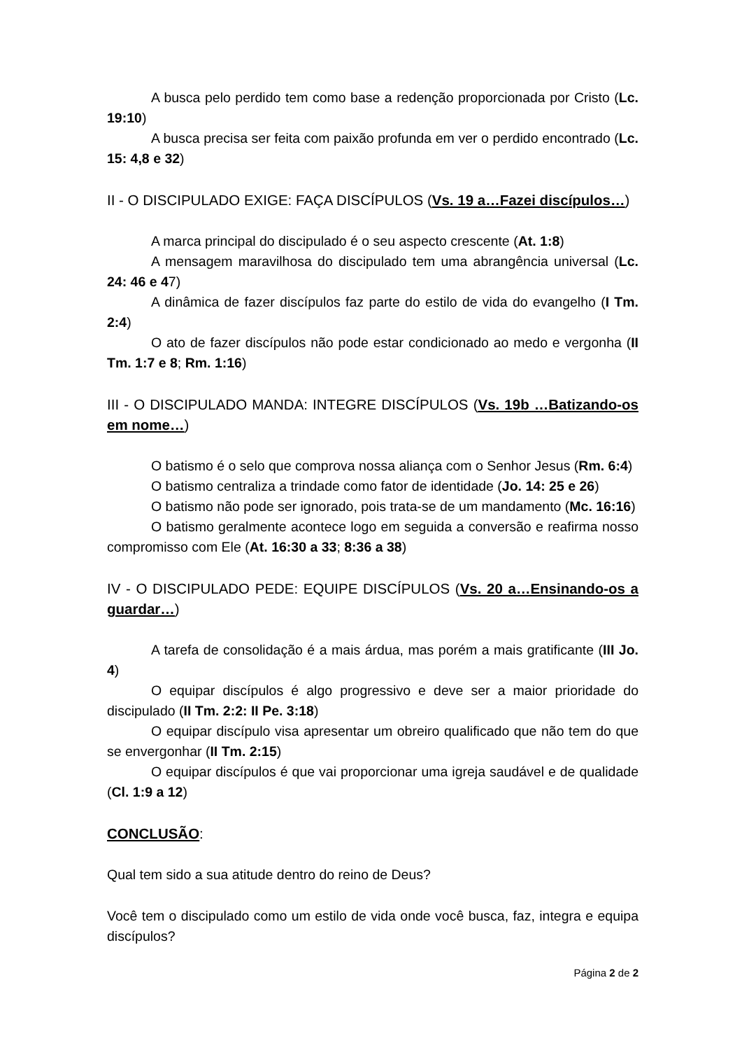A busca pelo perdido tem como base a redenção proporcionada por Cristo (Lc. 19:10)
A busca precisa ser feita com paixão profunda em ver o perdido encontrado (Lc. 15: 4,8 e 32)
II - O DISCIPULADO EXIGE: FAÇA DISCÍPULOS (Vs. 19 a…Fazei discípulos…)
A marca principal do discipulado é o seu aspecto crescente (At. 1:8)
A mensagem maravilhosa do discipulado tem uma abrangência universal (Lc. 24: 46 e 47)
A dinâmica de fazer discípulos faz parte do estilo de vida do evangelho (I Tm. 2:4)
O ato de fazer discípulos não pode estar condicionado ao medo e vergonha (II Tm. 1:7 e 8; Rm. 1:16)
III - O DISCIPULADO MANDA: INTEGRE DISCÍPULOS (Vs. 19b …Batizando-os em nome…)
O batismo é o selo que comprova nossa aliança com o Senhor Jesus (Rm. 6:4)
O batismo centraliza a trindade como fator de identidade (Jo. 14: 25 e 26)
O batismo não pode ser ignorado, pois trata-se de um mandamento (Mc. 16:16)
O batismo geralmente acontece logo em seguida a conversão e reafirma nosso compromisso com Ele (At. 16:30 a 33; 8:36 a 38)
IV - O DISCIPULADO PEDE: EQUIPE DISCÍPULOS (Vs. 20 a…Ensinando-os a guardar…)
A tarefa de consolidação é a mais árdua, mas porém a mais gratificante (III Jo. 4)
O equipar discípulos é algo progressivo e deve ser a maior prioridade do discipulado (II Tm. 2:2: II Pe. 3:18)
O equipar discípulo visa apresentar um obreiro qualificado que não tem do que se envergonhar (II Tm. 2:15)
O equipar discípulos é que vai proporcionar uma igreja saudável e de qualidade (Cl. 1:9 a 12)
CONCLUSÃO:
Qual tem sido a sua atitude dentro do reino de Deus?
Você tem o discipulado como um estilo de vida onde você busca, faz, integra e equipa discípulos?
Página 2 de 2